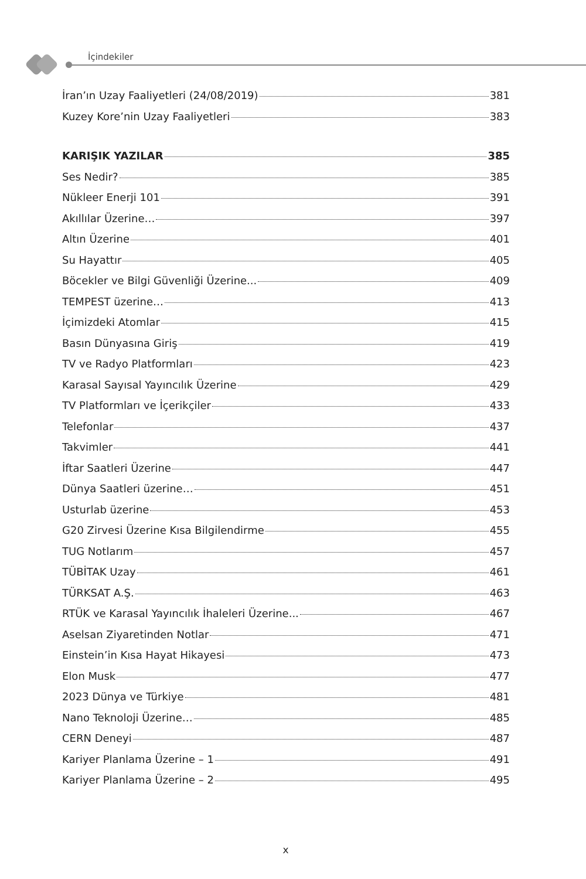İçindekiler
İran’ın Uzay Faaliyetleri (24/08/2019) 381
Kuzey Kore’nin Uzay Faaliyetleri 383
KARIŞIK YAZILAR 385
Ses Nedir? 385
Nükleer Enerji 101 391
Akıllılar Üzerine… 397
Altın Üzerine 401
Su Hayattır 405
Böcekler ve Bilgi Güvenliği Üzerine... 409
TEMPEST üzerine… 413
İçimizdeki Atomlar 415
Basın Dünyasına Giriş 419
TV ve Radyo Platformları 423
Karasal Sayısal Yayıncılık Üzerine 429
TV Platformları ve İçerikçiler 433
Telefonlar 437
Takvimler 441
İftar Saatleri Üzerine 447
Dünya Saatleri üzerine… 451
Usturlab üzerine 453
G20 Zirvesi Üzerine Kısa Bilgilendirme 455
TUG Notlarım 457
TÜBİTAK Uzay 461
TÜRKSAT A.Ş. 463
RTÜK ve Karasal Yayıncılık İhaleleri Üzerine... 467
Aselsan Ziyaretinden Notlar 471
Einstein’in Kısa Hayat Hikayesi 473
Elon Musk 477
2023 Dünya ve Türkiye 481
Nano Teknoloji Üzerine… 485
CERN Deneyi 487
Kariyer Planlama Üzerine – 1 491
Kariyer Planlama Üzerine – 2 495
x